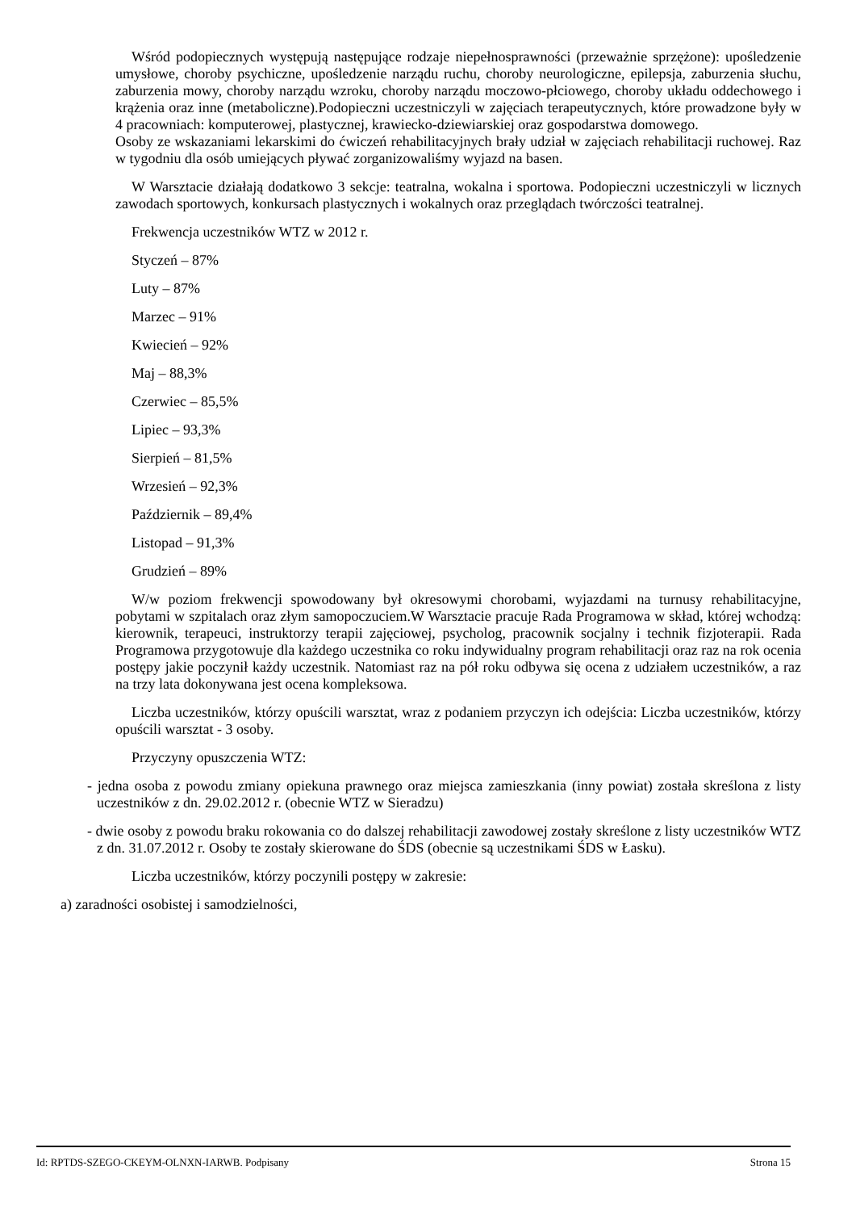Wśród podopiecznych występują następujące rodzaje niepełnosprawności (przeważnie sprzężone): upośledzenie umysłowe, choroby psychiczne, upośledzenie narządu ruchu, choroby neurologiczne, epilepsja, zaburzenia słuchu, zaburzenia mowy, choroby narządu wzroku, choroby narządu moczowo-płciowego, choroby układu oddechowego i krążenia oraz inne (metaboliczne).Podopieczni uczestniczyli w zajęciach terapeutycznych, które prowadzone były w 4 pracowniach: komputerowej, plastycznej, krawiecko-dziewiarskiej oraz gospodarstwa domowego.
Osoby ze wskazaniami lekarskimi do ćwiczeń rehabilitacyjnych brały udział w zajęciach rehabilitacji ruchowej. Raz w tygodniu dla osób umiejących pływać zorganizowaliśmy wyjazd na basen.
W Warsztacie działają dodatkowo 3 sekcje: teatralna, wokalna i sportowa. Podopieczni uczestniczyli w licznych zawodach sportowych, konkursach plastycznych i wokalnych oraz przeglądach twórczości teatralnej.
Frekwencja uczestników WTZ w 2012 r.
Styczeń – 87%
Luty – 87%
Marzec – 91%
Kwiecień – 92%
Maj – 88,3%
Czerwiec – 85,5%
Lipiec – 93,3%
Sierpień – 81,5%
Wrzesień – 92,3%
Październik – 89,4%
Listopad – 91,3%
Grudzień – 89%
W/w poziom frekwencji spowodowany był okresowymi chorobami, wyjazdami na turnusy rehabilitacyjne, pobytami w szpitalach oraz złym samopoczuciem.W Warsztacie pracuje Rada Programowa w skład, której wchodzą: kierownik, terapeuci, instruktorzy terapii zajęciowej, psycholog, pracownik socjalny i technik fizjoterapii. Rada Programowa przygotowuje dla każdego uczestnika co roku indywidualny program rehabilitacji oraz raz na rok ocenia postępy jakie poczynił każdy uczestnik. Natomiast raz na pół roku odbywa się ocena z udziałem uczestników, a raz na trzy lata dokonywana jest ocena kompleksowa.
Liczba uczestników, którzy opuścili warsztat, wraz z podaniem przyczyn ich odejścia: Liczba uczestników, którzy opuścili warsztat - 3 osoby.
Przyczyny opuszczenia WTZ:
- jedna osoba z powodu zmiany opiekuna prawnego oraz miejsca zamieszkania (inny powiat) została skreślona z listy uczestników z dn. 29.02.2012 r. (obecnie WTZ w Sieradzu)
- dwie osoby z powodu braku rokowania co do dalszej rehabilitacji zawodowej zostały skreślone z listy uczestników WTZ z dn. 31.07.2012 r. Osoby te zostały skierowane do ŚDS (obecnie są uczestnikami ŚDS w Łasku).
Liczba uczestników, którzy poczynili postępy w zakresie:
a) zaradności osobistej i samodzielności,
Id: RPTDS-SZEGO-CKEYM-OLNXN-IARWB. Podpisany Strona 15